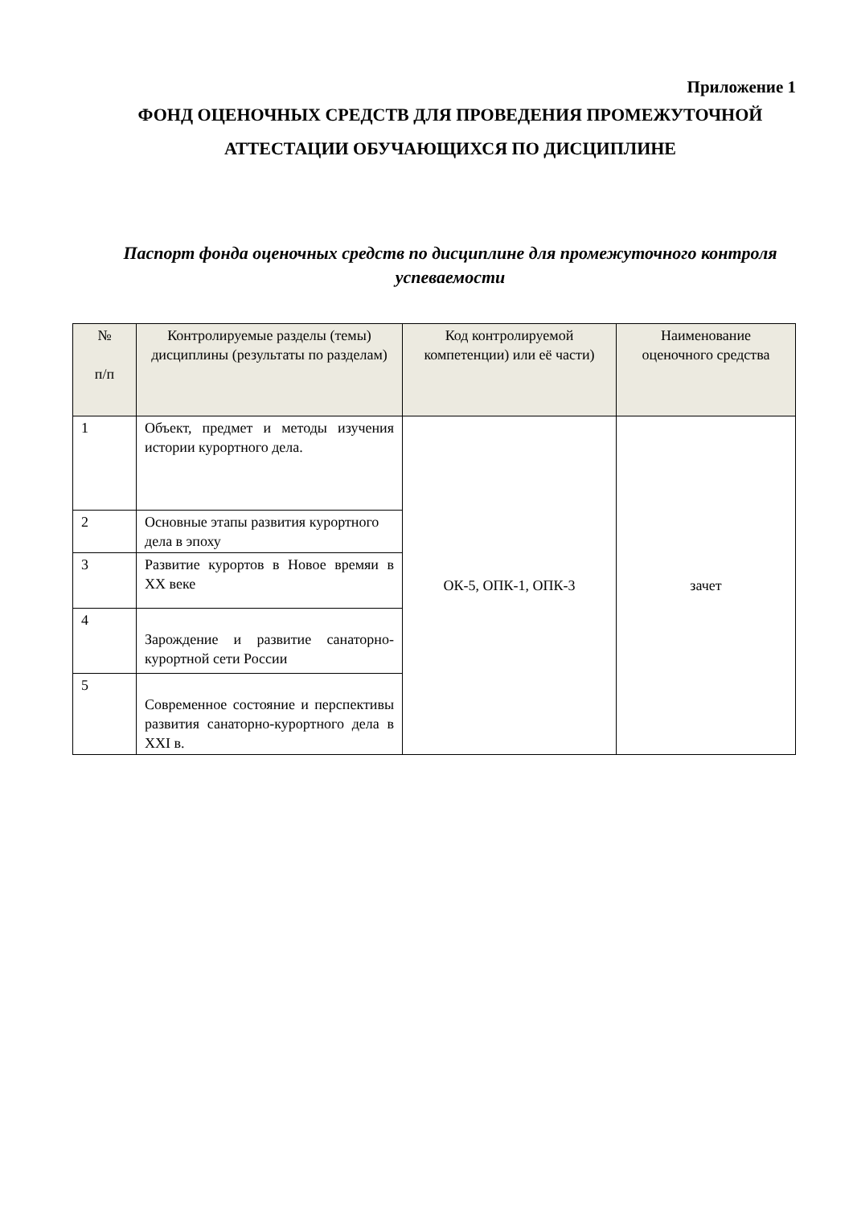Приложение 1
ФОНД ОЦЕНОЧНЫХ СРЕДСТВ ДЛЯ ПРОВЕДЕНИЯ ПРОМЕЖУТОЧНОЙ АТТЕСТАЦИИ ОБУЧАЮЩИХСЯ ПО ДИСЦИПЛИНЕ
Паспорт фонда оценочных средств по дисциплине для промежуточного контроля успеваемости
| № п/п | Контролируемые разделы (темы) дисциплины (результаты по разделам) | Код контролируемой компетенции) или её части) | Наименование оценочного средства |
| --- | --- | --- | --- |
| 1 | Объект, предмет и методы изучения истории курортного дела. | ОК-5, ОПК-1, ОПК-3 | зачет |
| 2 | Основные этапы развития курортного дела в эпоху | | |
| 3 | Развитие курортов в Новое времяи в XX веке | | |
| 4 | Зарождение и развитие санаторно-курортной сети России | | |
| 5 | Современное состояние и перспективы развития санаторно-курортного дела в XXI в. | | |